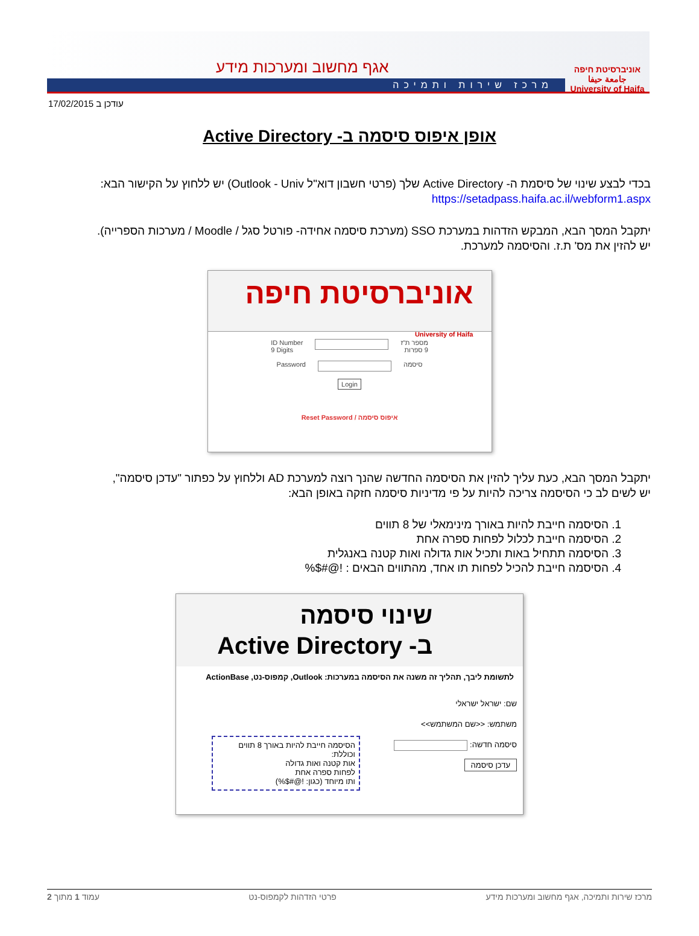אוניברסיטת חיפה
جامعة حيفا
University of Haifa
אגף מחשוב ומערכות מידע
מרכז שירות ותמיכה
17/02/2015 עודכן ב
אופן איפוס סיסמה ב- Active Directory
בכדי לבצע שינוי של סיסמת ה- Active Directory שלך (פרטי חשבון דוא"ל Outlook - Univ) יש ללחוץ על הקישור הבא:
https://setadpass.haifa.ac.il/webform1.aspx
יתקבל המסך הבא, המבקש הזדהות במערכת SSO (מערכת סיסמה אחידה- פורטל סגל / Moodle / מערכות הספרייה).
יש להזין את מס' ת.ז. והסיסמה למערכת.
אוניברסיטת חיפה University of Haifa
מספר ת"ז
9 ספרות ID Number
9 Digits
סיסמה Password
Login
איפוס סיסמה / Reset Password
יתקבל המסך הבא, כעת עליך להזין את הסיסמה החדשה שהנך רוצה למערכת AD וללחוץ על כפתור "עדכן סיסמה",
יש לשים לב כי הסיסמה צריכה להיות על פי מדיניות סיסמה חזקה באופן הבא:
1. הסיסמה חייבת להיות באורך מינימאלי של 8 תווים
2. הסיסמה חייבת לכלול לפחות ספרה אחת
3. הסיסמה תתחיל באות ותכיל אות גדולה ואות קטנה באנגלית
4. הסיסמה חייבת להכיל לפחות תו אחד, מהתווים הבאים : !@#$%
שינוי סיסמה
ב- Active Directory
לתשומת ליבך, תהליך זה משנה את הסיסמה במערכות: Outlook, קמפוס-נט, ActionBase
שם: ישראל ישראלי
משתמש: <<שם המשתמש>>
סיסמה חדשה:
עדכן סיסמה
הסיסמה חייבת להיות באורך 8 תווים וכוללת:
אות קטנה ואות גדולה
לפחות ספרה אחת
ותו מיוחד (כגון: !@#$%)
מרכז שירות ותמיכה, אגף מחשוב ומערכות מידע פרטי הזדהות לקמפוס-נט עמוד 1 מתוך 2